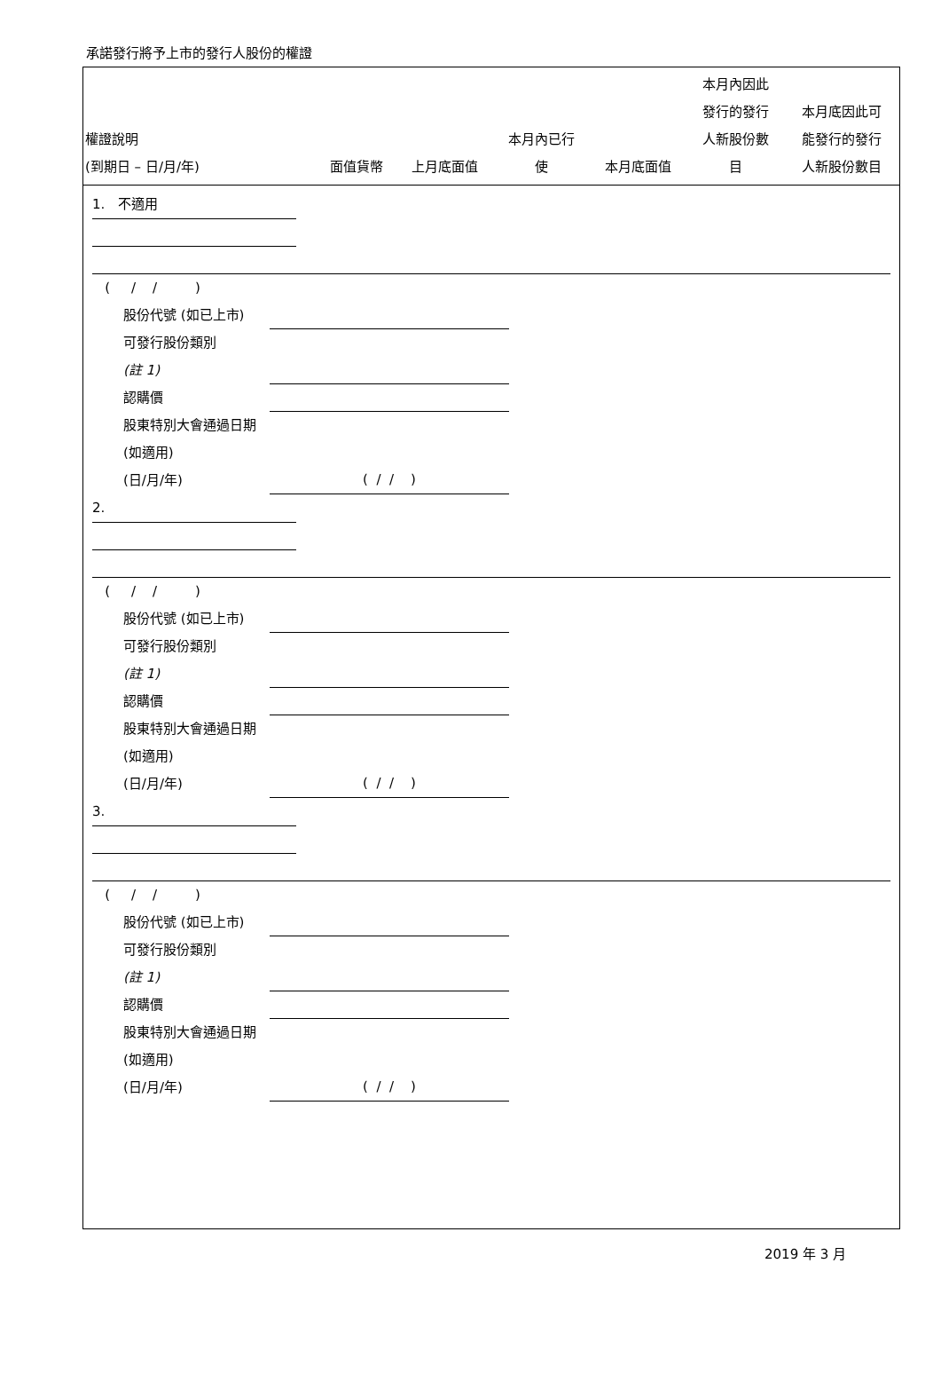承諾發行將予上市的發行人股份的權證
| 權證說明 (到期日 – 日/月/年) | 面值貨幣 | 上月底面值 | 本月內已行 使 | 本月底面值 | 本月內因此 發行的發行 人新股份數 目 | 本月底因此可 能發行的發行 人新股份數目 |
| --- | --- | --- | --- | --- | --- | --- |
1. 不適用
( / / )
股份代號 (如已上市)
可發行股份類別
(註 1)
認購價
股東特別大會通過日期 (如適用)
(日/月/年)
( / / )
2.
( / / )
股份代號 (如已上市)
可發行股份類別
(註 1)
認購價
股東特別大會通過日期 (如適用)
(日/月/年)
( / / )
3.
( / / )
股份代號 (如已上市)
可發行股份類別
(註 1)
認購價
股東特別大會通過日期 (如適用)
(日/月/年)
( / / )
2019 年 3 月